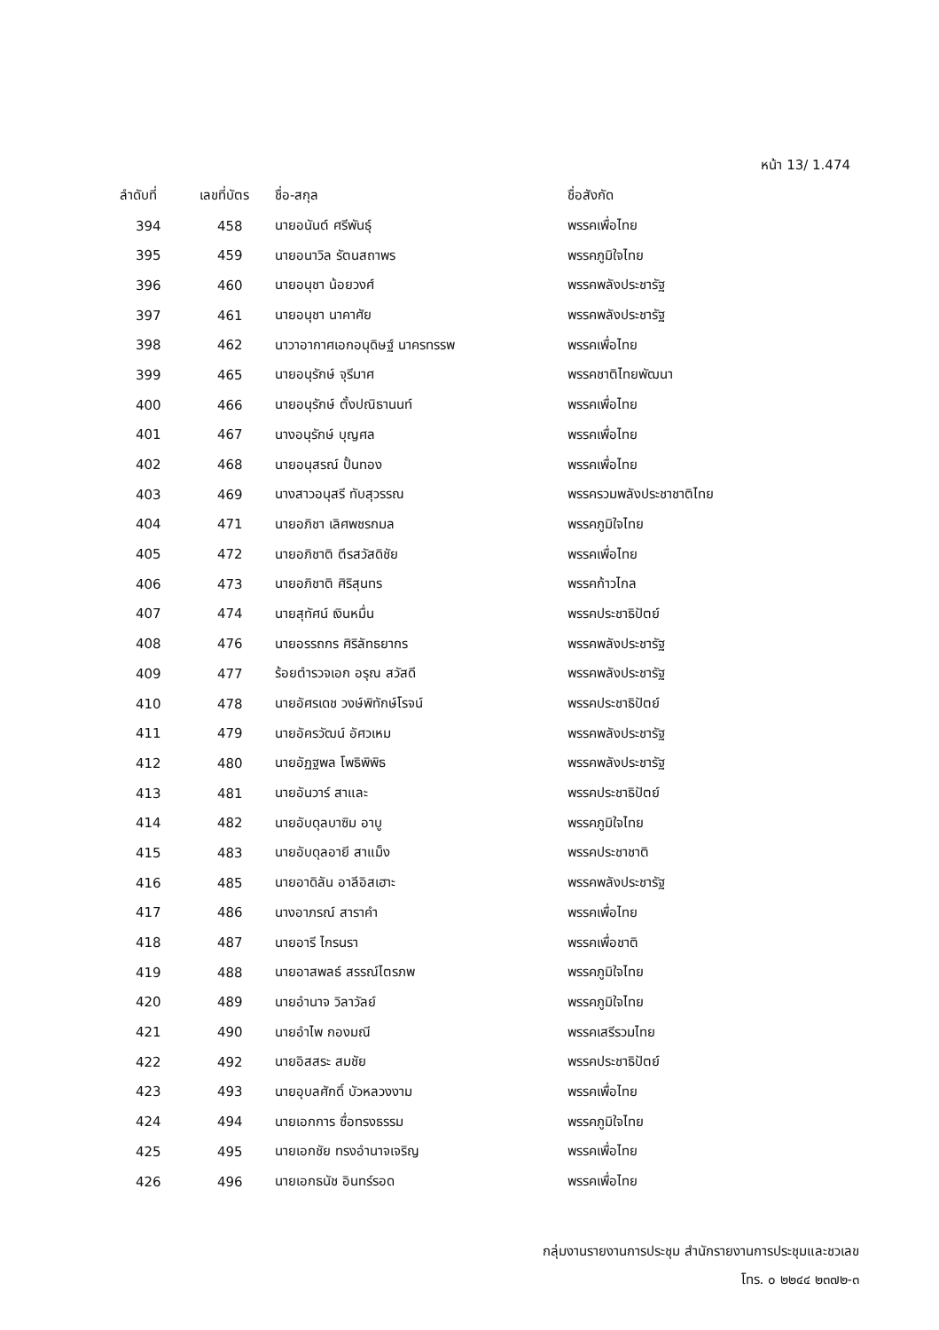หน้า 13/ 1.474
| ลำดับที่ | เลขที่บัตร | ชื่อ-สกุล | ชื่อสังกัด |
| --- | --- | --- | --- |
| 394 | 458 | นายอนันต์ ศรีพันธุ์ | พรรคเพื่อไทย |
| 395 | 459 | นายอนาวิล รัตนสถาพร | พรรคภูมิใจไทย |
| 396 | 460 | นายอนุชา น้อยวงศ์ | พรรคพลังประชารัฐ |
| 397 | 461 | นายอนุชา นาคาศัย | พรรคพลังประชารัฐ |
| 398 | 462 | นาวาอากาศเอกอนุดิษฐ์ นาครทรรพ | พรรคเพื่อไทย |
| 399 | 465 | นายอนุรักษ์ จุรีมาศ | พรรคชาติไทยพัฒนา |
| 400 | 466 | นายอนุรักษ์ ตั้งปณิธานนท์ | พรรคเพื่อไทย |
| 401 | 467 | นางอนุรักษ์ บุญศล | พรรคเพื่อไทย |
| 402 | 468 | นายอนุสรณ์ ปั้นทอง | พรรคเพื่อไทย |
| 403 | 469 | นางสาวอนุสรี ทับสุวรรณ | พรรครวมพลังประชาชาติไทย |
| 404 | 471 | นายอภิชา เลิศพชรกมล | พรรคภูมิใจไทย |
| 405 | 472 | นายอภิชาติ ตีรสวัสดิชัย | พรรคเพื่อไทย |
| 406 | 473 | นายอภิชาติ ศิริสุนทร | พรรคก้าวไกล |
| 407 | 474 | นายสุทัศน์ เงินหมื่น | พรรคประชาธิปัตย์ |
| 408 | 476 | นายอรรถกร ศิริลัทธยากร | พรรคพลังประชารัฐ |
| 409 | 477 | ร้อยตำรวจเอก อรุณ สวัสดี | พรรคพลังประชารัฐ |
| 410 | 478 | นายอัศรเดช วงษ์พิทักษ์โรจน์ | พรรคประชาธิปัตย์ |
| 411 | 479 | นายอัครวัฒน์ อัศวเหม | พรรคพลังประชารัฐ |
| 412 | 480 | นายอัฏฐพล โพธิพิพิธ | พรรคพลังประชารัฐ |
| 413 | 481 | นายอันวาร์ สาและ | พรรคประชาธิปัตย์ |
| 414 | 482 | นายอับดุลบาซิม อาบู | พรรคภูมิใจไทย |
| 415 | 483 | นายอับดุลอายี สาแม็ง | พรรคประชาชาติ |
| 416 | 485 | นายอาดิลัน อาลีอิสเฮาะ | พรรคพลังประชารัฐ |
| 417 | 486 | นางอาภรณ์ สาราคำ | พรรคเพื่อไทย |
| 418 | 487 | นายอารี ไกรนรา | พรรคเพื่อชาติ |
| 419 | 488 | นายอาสพลธ์ สรรณ์ไตรภพ | พรรคภูมิใจไทย |
| 420 | 489 | นายอำนาจ วิลาวัลย์ | พรรคภูมิใจไทย |
| 421 | 490 | นายอำไพ กองมณี | พรรคเสรีรวมไทย |
| 422 | 492 | นายอิสสระ สมชัย | พรรคประชาธิปัตย์ |
| 423 | 493 | นายอุบลศักดิ์ บัวหลวงงาม | พรรคเพื่อไทย |
| 424 | 494 | นายเอกการ ซื่อทรงธรรม | พรรคภูมิใจไทย |
| 425 | 495 | นายเอกชัย ทรงอำนาจเจริญ | พรรคเพื่อไทย |
| 426 | 496 | นายเอกธนัช อินทร์รอด | พรรคเพื่อไทย |
กลุ่มงานรายงานการประชุม สำนักรายงานการประชุมและชวเลข
โทร. ๐ ๒๒๔๔ ๒๓๗๒-๓